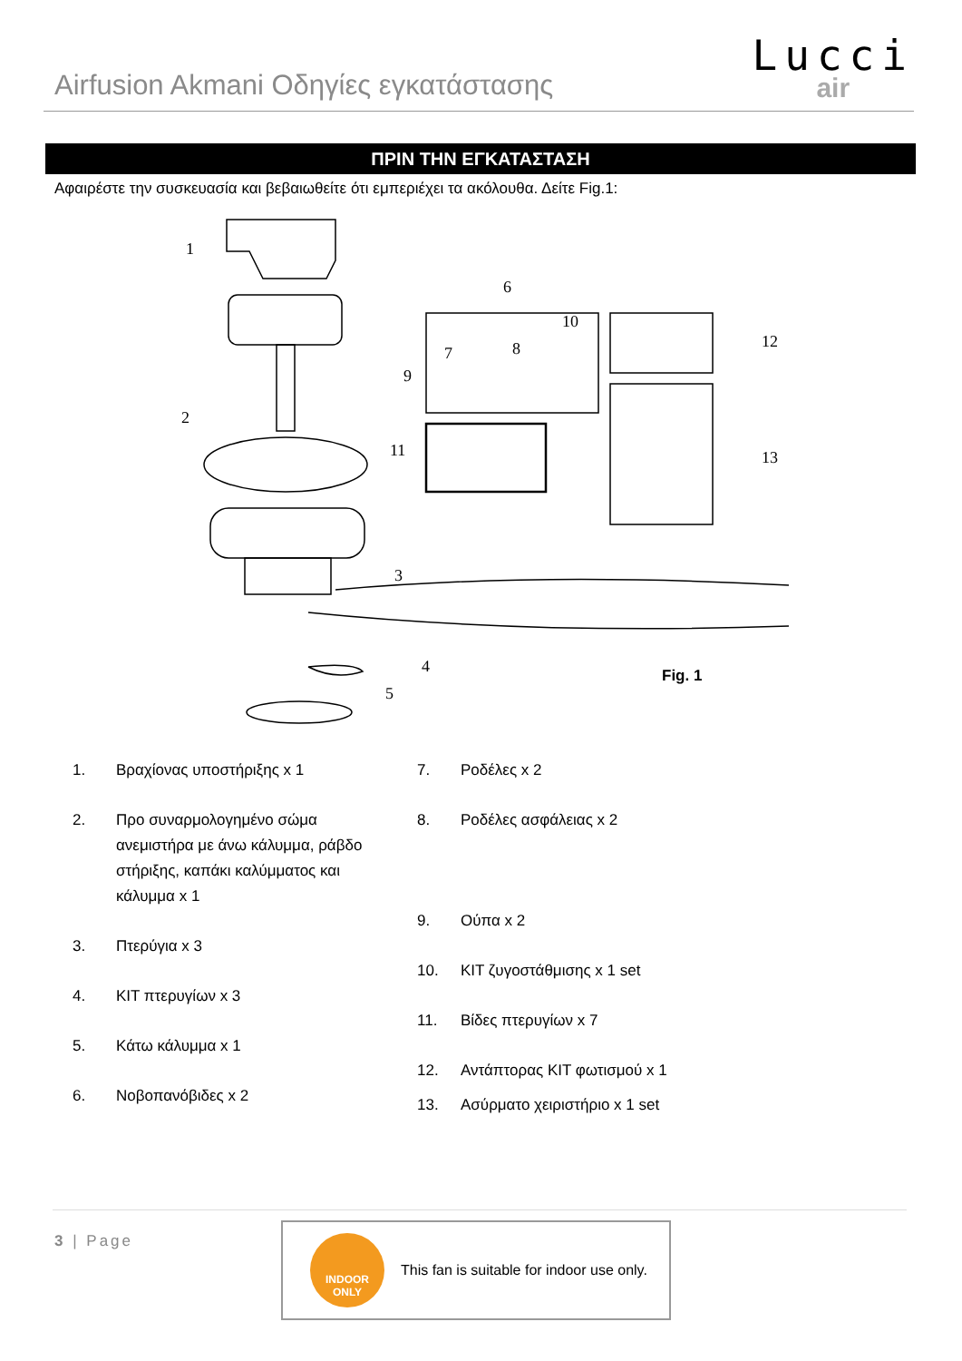Airfusion Akmani Οδηγίες εγκατάστασης
Lucci
air
ΠΡΙΝ ΤΗΝ ΕΓΚΑΤΑΣΤΑΣΗ
Αφαιρέστε την συσκευασία και βεβαιωθείτε ότι εμπεριέχει τα ακόλουθα. Δείτε Fig.1:
1
2
3
4
5
6
10
7
8
9
11
12
13
Fig. 1
1. Βραχίονας υποστήριξης x 1
2. Προ συναρμολογημένο σώμα ανεμιστήρα με άνω κάλυμμα, ράβδο στήριξης, καπάκι καλύμματος και κάλυμμα x 1
3. Πτερύγια x 3
4. ΚΙΤ πτερυγίων x 3
5. Κάτω κάλυμμα x 1
6. Νοβοπανόβιδες x 2
7. Ροδέλες x 2
8. Ροδέλες ασφάλειας x 2
9. Ούπα x 2
10. ΚΙΤ ζυγοστάθμισης x 1 set
11. Βίδες πτερυγίων x 7
12. Αντάπτορας ΚΙΤ φωτισμού x 1
13. Ασύρματο χειριστήριο x 1 set
3 | Page
INDOOR
ONLY
This fan is suitable for indoor use only.